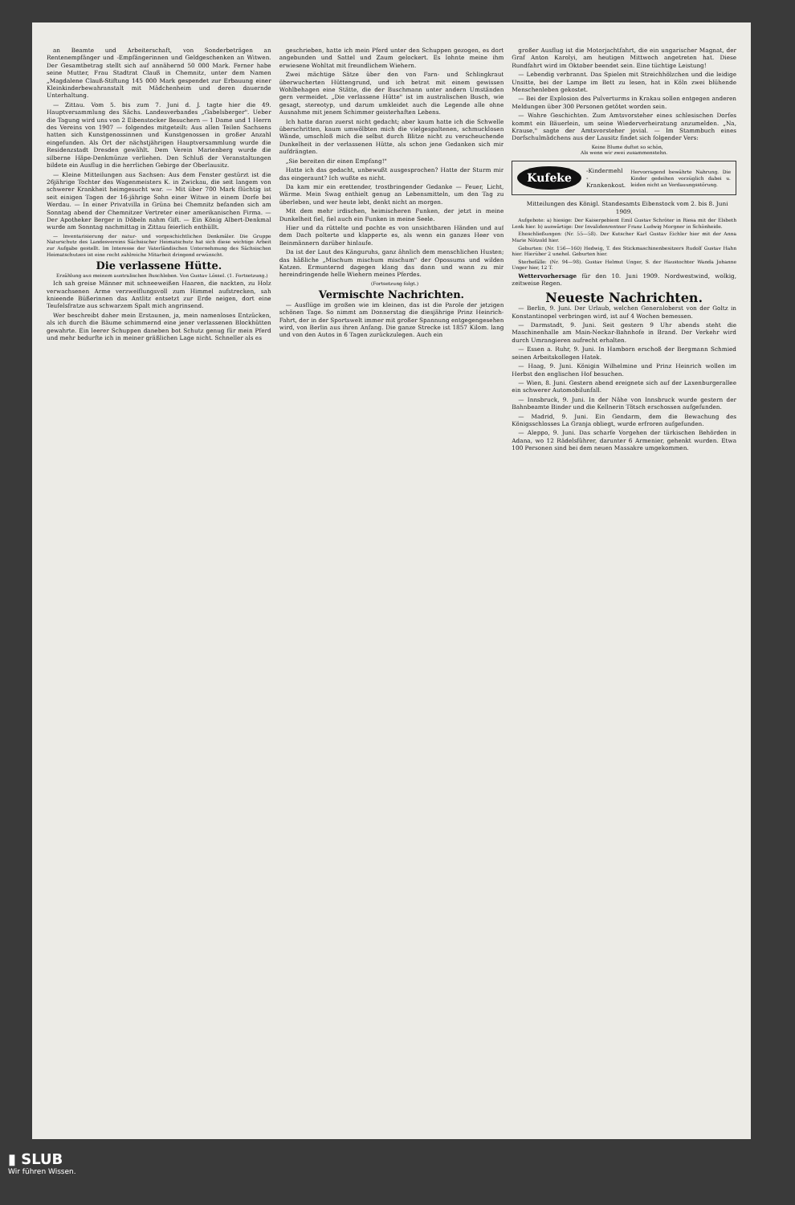an Beamte und Arbeiterschaft, von Sonderbeträgen an Rentenempfänger und -Empfängerinnen und Geldgeschenken an Witwen. Der Gesamtbetrag stellt sich auf annähernd 50 000 Mark. Ferner habe seine Mutter, Frau Stadtrat Clauß in Chemnitz, unter dem Namen „Magdalene Clauß-Stiftung 145 000 Mark gespendet zur Erbauung einer Kleinkinderbewahranstalt mit Mädchenheim und deren dauernde Unterhaltung.
— Zittau. Vom 5. bis zum 7. Juni d. J. tagte hier die 49. Hauptversammlung des Sächs. Landesverbandes „Gabelsberger". Ueber die Tagung wird uns von 2 Eibenstocker Besuchern — 1 Dame und 1 Herrn des Vereins von 1907 — folgendes mitgeteilt: Aus allen Teilen Sachsens hatten sich Kunstgenossinnen und Kunstgenossen in großer Anzahl eingefunden. Als Ort der nächstjährigen Hauptversammlung wurde die Residenzstadt Dresden gewählt. Dem Verein Marienberg wurde die silberne Häpe-Denkmünze verliehen. Den Schluß der Veranstaltungen bildete ein Ausflug in die herrlichen Gebirge der Oberlausitz.
— Kleine Mitteilungen aus Sachsen: Aus dem Fenster gestürzt ist die 26jährige Tochter des Wagenmeisters K. in Zwickau, die seit langem von schwerer Krankheit heimgesucht war. — Mit über 700 Mark flüchtig ist seit einigen Tagen der 16-jährige Sohn einer Witwe in einem Dorfe bei Werdau. — In einer Privatvilla in Grüna bei Chemnitz befanden sich am Sonntag abend der Chemnitzer Vertreter einer amerikanischen Firma. — Der Apotheker Berger in Döbeln nahm Gift. — Ein König Albert-Denkmal wurde am Sonntag nachmittag in Zittau feierlich enthüllt.
— Inventarisierung der natur- und vorgeschichtlichen Denkmäler. Die Gruppe Naturschutz des Landesvereins Sächsischer Heimatschutz hat sich diese wichtige Arbeit zur Aufgabe gestellt. Im Interesse der Vaterländischen Unternehmung des Sächsischen Heimatschutzes ist eine recht zahlreiche Mitarbeit dringend erwünscht.
Die verlassene Hütte.
Erzählung aus meinem australischen Buschleben. Von Gustav Lössel. (1. Fortsetzung.)
Ich sah greise Männer mit schneeweißen Haaren, die nackten, zu Holz verwachsenen Arme verzweiflungsvoll zum Himmel aufstrecken, sah knieende Büßerinnen das Antlitz entsetzt zur Erde neigen, dort eine Teufelsfratze aus schwarzem Spalt mich angrinsend.
Wer beschreibt daher mein Erstaunen, ja, mein namenloses Entzücken, als ich durch die Bäume schimmernd eine jener verlassenen Blockhütten gewahrte. Ein leerer Schuppen daneben bot Schutz genug für mein Pferd und mehr bedurfte ich in meiner gräßlichen Lage nicht. Schneller als es
geschrieben, hatte ich mein Pferd unter den Schuppen gezogen, es dort angebunden und Sattel und Zaum gelockert. Es lohnte meine ihm erwiesene Wohltat mit freundlichem Wiehern.
Zwei mächtige Sätze über den von Farn- und Schlingkraut überwucherten Hüttengrund, und ich betrat mit einem gewissen Wohlbehagen eine Stätte, die der Buschmann unter andern Umständen gern vermeidet. „Die verlassene Hütte" ist im australischen Busch, wie gesagt, stereotyp, und darum umkleidet auch die Legende alle ohne Ausnahme mit jenem Schimmer geisterhaften Lebens.
Ich hatte daran zuerst nicht gedacht; aber kaum hatte ich die Schwelle überschritten, kaum umwölbten mich die vielgespaltenen, schmucklosen Wände, umschloß mich die selbst durch Blitze nicht zu verscheuchende Dunkelheit in der verlassenen Hütte, als schon jene Gedanken sich mir aufdrängten.
„Sie bereiten dir einen Empfang!"
Hatte ich das gedacht, unbewußt ausgesprochen? Hatte der Sturm mir das eingeraunt? Ich wußte es nicht.
Da kam mir ein erettender, trostbringender Gedanke — Feuer, Licht, Wärme. Mein Swag enthielt genug an Lebensmitteln, um den Tag zu überleben, und wer heute lebt, denkt nicht an morgen.
Mit dem mehr irdischen, heimischeren Funken, der jetzt in meine Dunkelheit fiel, fiel auch ein Funken in meine Seele.
Hier und da rüttelte und pochte es von unsichtbaren Händen und auf dem Dach polterte und klapperte es, als wenn ein ganzes Heer von Beinmännern darüber hinlaufe.
Da ist der Laut des Känguruhs, ganz ähnlich dem menschlichen Husten; das häßliche „Mischum mischum mischum" der Opossums und wilden Katzen. Ermunternd dagegen klang das dann und wann zu mir hereindringende helle Wiehern meines Pferdes.
(Fortsetzung folgt.)
Vermischte Nachrichten.
— Ausflüge im großen wie im kleinen, das ist die Parole der jetzigen schönen Tage. So nimmt am Donnerstag die diesjährige Prinz Heinrich-Fahrt, der in der Sportswelt immer mit großer Spannung entgegengesehen wird, von Berlin aus ihren Anfang. Die ganze Strecke ist 1857 Kilom. lang und von den Autos in 6 Tagen zurückzulegen. Auch ein
großer Ausflug ist die Motorjachtfahrt, die ein ungarischer Magnat, der Graf Anton Karolyi, am heutigen Mittwoch angetreten hat. Diese Rundfahrt wird im Oktober beendet sein. Eine tüchtige Leistung!
— Lebendig verbrannt. Das Spielen mit Streichhölzchen und die leidige Unsitte, bei der Lampe im Bett zu lesen, hat in Köln zwei blühende Menschenleben gekostet.
— Bei der Explosion des Pulverturms in Krakau sollen entgegen anderen Meldungen über 300 Personen getötet worden sein.
— Wahre Geschichten. Zum Amtsvorsteher eines schlesischen Dorfes kommt ein Bäuerlein, um seine Wiederverheiratung anzumelden. „Na, Krause," sagte der Amtsvorsteher jovial. — Im Stammbuch eines Dorfschulmädchens aus der Lausitz findet sich folgender Vers:
Keine Blume duftet so schön,
Als wenn wir zwei zusammenstehn.
Kufeke -Kindermehl
-Krankenkost. Hervorragend bewährte Nahrung. Die Kinder gedeihen vorzüglich dabei u. leiden nicht an Verdauungsstörung.
Mitteilungen des Königl. Standesamts Eibenstock vom 2. bis 8. Juni 1909.
Aufgebote: a) hiesige: Der Kaiserpebient Emil Gustav Schröter in Riesa mit der Elsbeth Lenk hier. b) auswärtige: Der Invalidenrentner Franz Ludwig Morgner in Schönheide.
Eheschließungen: (Nr. 55—58). Der Kutscher Karl Gustav Eichler hier mit der Anna Marie Nötzold hier.
Geburten: (Nr. 156—160) Hedwig, T. des Stickmaschinenbesitzers Rudolf Gustav Hahn hier. Hierüber 2 unehel. Geburten hier.
Sterbefälle: (Nr. 94—98). Gustav Helmut Unger, S. der Haustochter Wanda Johanne Unger hier, 12 T.
Wettervorhersage für den 10. Juni 1909. Nordwestwind, wolkig, zeitweise Regen.
Neueste Nachrichten.
— Berlin, 9. Juni. Der Urlaub, welchen Generaloberst von der Goltz in Konstantinopel verbringen wird, ist auf 4 Wochen bemessen.
— Darmstadt, 9. Juni. Seit gestern 9 Uhr abends steht die Maschinenhalle am Main-Neckar-Bahnhofe in Brand. Der Verkehr wird durch Umrangieren aufrecht erhalten.
— Essen a. Ruhr, 9. Juni. In Hamborn erschoß der Bergmann Schmied seinen Arbeitskollegen Hatek.
— Haag, 9. Juni. Königin Wilhelmine und Prinz Heinrich wollen im Herbst den englischen Hof besuchen.
— Wien, 8. Juni. Gestern abend ereignete sich auf der Laxenburgerallee ein schwerer Automobilunfall.
— Innsbruck, 9. Juni. In der Nähe von Innsbruck wurde gestern der Bahnbeamte Binder und die Kellnerin Tötsch erschossen aufgefunden.
— Madrid, 9. Juni. Ein Gendarm, dem die Bewachung des Königsschlosses La Granja obliegt, wurde erfroren aufgefunden.
— Aleppo, 9. Juni. Das scharfe Vorgehen der türkischen Behörden in Adana, wo 12 Rädelsführer, darunter 6 Armenier, gehenkt wurden. Etwa 100 Personen sind bei dem neuen Massakre umgekommen.
▮ SLUB
Wir führen Wissen.